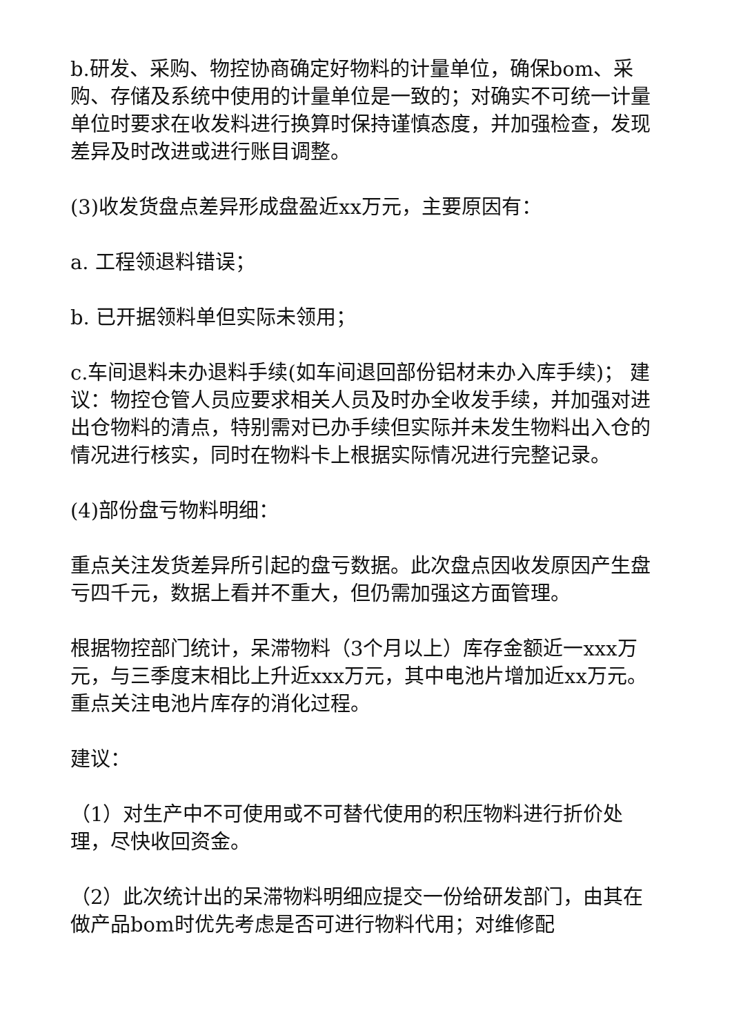b.研发、采购、物控协商确定好物料的计量单位，确保bom、采购、存储及系统中使用的计量单位是一致的；对确实不可统一计量单位时要求在收发料进行换算时保持谨慎态度，并加强检查，发现差异及时改进或进行账目调整。
(3)收发货盘点差异形成盘盈近xx万元，主要原因有：
a. 工程领退料错误；
b. 已开据领料单但实际未领用；
c.车间退料未办退料手续(如车间退回部份铝材未办入库手续)； 建议：物控仓管人员应要求相关人员及时办全收发手续，并加强对进出仓物料的清点，特别需对已办手续但实际并未发生物料出入仓的情况进行核实，同时在物料卡上根据实际情况进行完整记录。
(4)部份盘亏物料明细：
重点关注发货差异所引起的盘亏数据。此次盘点因收发原因产生盘亏四千元，数据上看并不重大，但仍需加强这方面管理。
根据物控部门统计，呆滞物料（3个月以上）库存金额近一xxx万元，与三季度末相比上升近xxx万元，其中电池片增加近xx万元。重点关注电池片库存的消化过程。
建议：
（1）对生产中不可使用或不可替代使用的积压物料进行折价处理，尽快收回资金。
（2）此次统计出的呆滞物料明细应提交一份给研发部门，由其在做产品bom时优先考虑是否可进行物料代用；对维修配